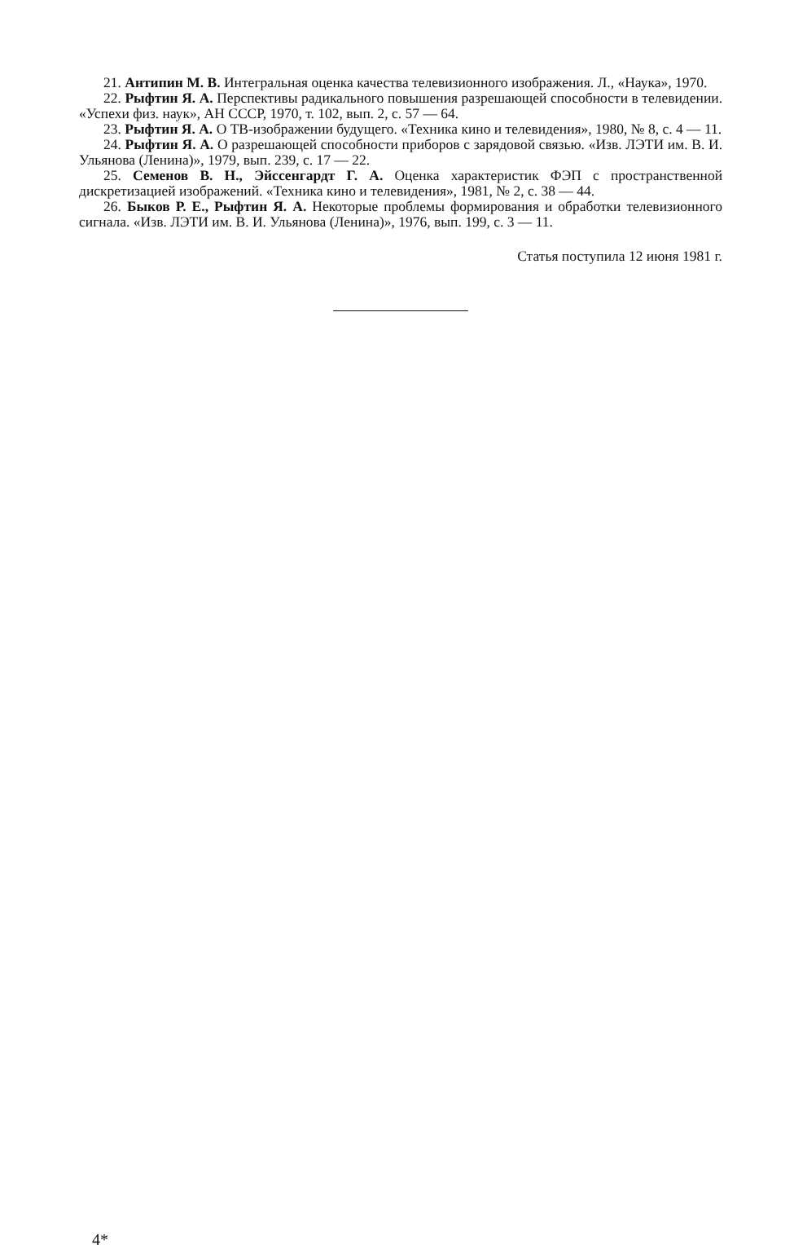21. Антипин М. В. Интегральная оценка качества телевизионного изображения. Л., «Наука», 1970.
22. Рыфтин Я. А. Перспективы радикального повышения разрешающей способности в телевидении. «Успехи физ. наук», АН СССР, 1970, т. 102, вып. 2, с. 57 — 64.
23. Рыфтин Я. А. О ТВ-изображении будущего. «Техника кино и телевидения», 1980, № 8, с. 4 — 11.
24. Рыфтин Я. А. О разрешающей способности приборов с зарядовой связью. «Изв. ЛЭТИ им. В. И. Ульянова (Ленина)», 1979, вып. 239, с. 17 — 22.
25. Семенов В. Н., Эйссенгардт Г. А. Оценка характеристик ФЭП с пространственной дискретизацией изображений. «Техника кино и телевидения», 1981, № 2, с. 38 — 44.
26. Быков Р. Е., Рыфтин Я. А. Некоторые проблемы формирования и обработки телевизионного сигнала. «Изв. ЛЭТИ им. В. И. Ульянова (Ленина)», 1976, вып. 199, с. 3 — 11.
Статья поступила 12 июня 1981 г.
4*